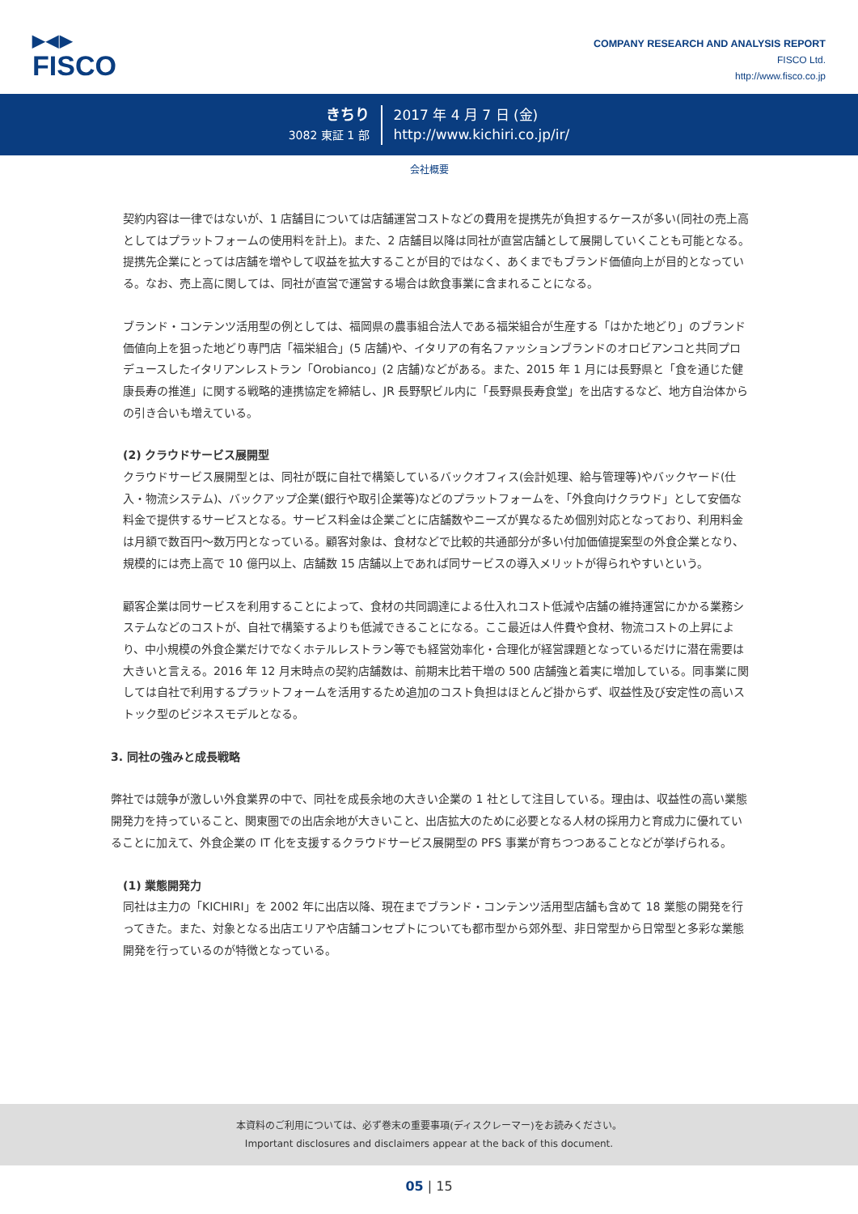▶◀▶
FISCO
COMPANY RESEARCH AND ANALYSIS REPORT
FISCO Ltd.
http://www.fisco.co.jp
きちり
3082 東証 1 部
2017 年 4 月 7 日 (金)
http://www.kichiri.co.jp/ir/
会社概要
契約内容は一律ではないが、1 店舗目については店舗運営コストなどの費用を提携先が負担するケースが多い(同社の売上高としてはプラットフォームの使用料を計上)。また、2 店舗目以降は同社が直営店舗として展開していくことも可能となる。提携先企業にとっては店舗を増やして収益を拡大することが目的ではなく、あくまでもブランド価値向上が目的となっている。なお、売上高に関しては、同社が直営で運営する場合は飲食事業に含まれることになる。
ブランド・コンテンツ活用型の例としては、福岡県の農事組合法人である福栄組合が生産する「はかた地どり」のブランド価値向上を狙った地どり専門店「福栄組合」(5 店舗)や、イタリアの有名ファッションブランドのオロビアンコと共同プロデュースしたイタリアンレストラン「Orobianco」(2 店舗)などがある。また、2015 年 1 月には長野県と「食を通じた健康長寿の推進」に関する戦略的連携協定を締結し、JR 長野駅ビル内に「長野県長寿食堂」を出店するなど、地方自治体からの引き合いも増えている。
(2) クラウドサービス展開型
クラウドサービス展開型とは、同社が既に自社で構築しているバックオフィス(会計処理、給与管理等)やバックヤード(仕入・物流システム)、バックアップ企業(銀行や取引企業等)などのプラットフォームを、「外食向けクラウド」として安価な料金で提供するサービスとなる。サービス料金は企業ごとに店舗数やニーズが異なるため個別対応となっており、利用料金は月額で数百円～数万円となっている。顧客対象は、食材などで比較的共通部分が多い付加価値提案型の外食企業となり、規模的には売上高で 10 億円以上、店舗数 15 店舗以上であれば同サービスの導入メリットが得られやすいという。
顧客企業は同サービスを利用することによって、食材の共同調達による仕入れコスト低減や店舗の維持運営にかかる業務システムなどのコストが、自社で構築するよりも低減できることになる。ここ最近は人件費や食材、物流コストの上昇により、中小規模の外食企業だけでなくホテルレストラン等でも経営効率化・合理化が経営課題となっているだけに潜在需要は大きいと言える。2016 年 12 月末時点の契約店舗数は、前期末比若干増の 500 店舗強と着実に増加している。同事業に関しては自社で利用するプラットフォームを活用するため追加のコスト負担はほとんど掛からず、収益性及び安定性の高いストック型のビジネスモデルとなる。
3. 同社の強みと成長戦略
弊社では競争が激しい外食業界の中で、同社を成長余地の大きい企業の 1 社として注目している。理由は、収益性の高い業態開発力を持っていること、関東圏での出店余地が大きいこと、出店拡大のために必要となる人材の採用力と育成力に優れていることに加えて、外食企業の IT 化を支援するクラウドサービス展開型の PFS 事業が育ちつつあることなどが挙げられる。
(1) 業態開発力
同社は主力の「KICHIRI」を 2002 年に出店以降、現在までブランド・コンテンツ活用型店舗も含めて 18 業態の開発を行ってきた。また、対象となる出店エリアや店舗コンセプトについても都市型から郊外型、非日常型から日常型と多彩な業態開発を行っているのが特徴となっている。
本資料のご利用については、必ず巻末の重要事項(ディスクレーマー)をお読みください。
Important disclosures and disclaimers appear at the back of this document.
05 | 15